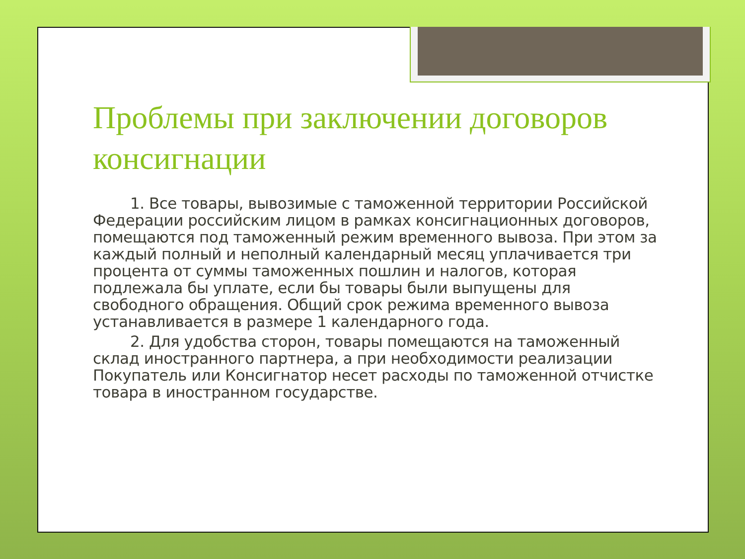Проблемы при заключении договоров консигнации
1. Все товары, вывозимые с таможенной территории Российской Федерации российским лицом в рамках консигнационных договоров, помещаются под таможенный режим временного вывоза. При этом за каждый полный и неполный календарный месяц уплачивается три процента от суммы таможенных пошлин и налогов, которая подлежала бы уплате, если бы товары были выпущены для свободного обращения. Общий срок режима временного вывоза устанавливается в размере 1 календарного года.
2. Для удобства сторон, товары помещаются на таможенный склад иностранного партнера, а при необходимости реализации Покупатель или Консигнатор несет расходы по таможенной отчистке товара в иностранном государстве.